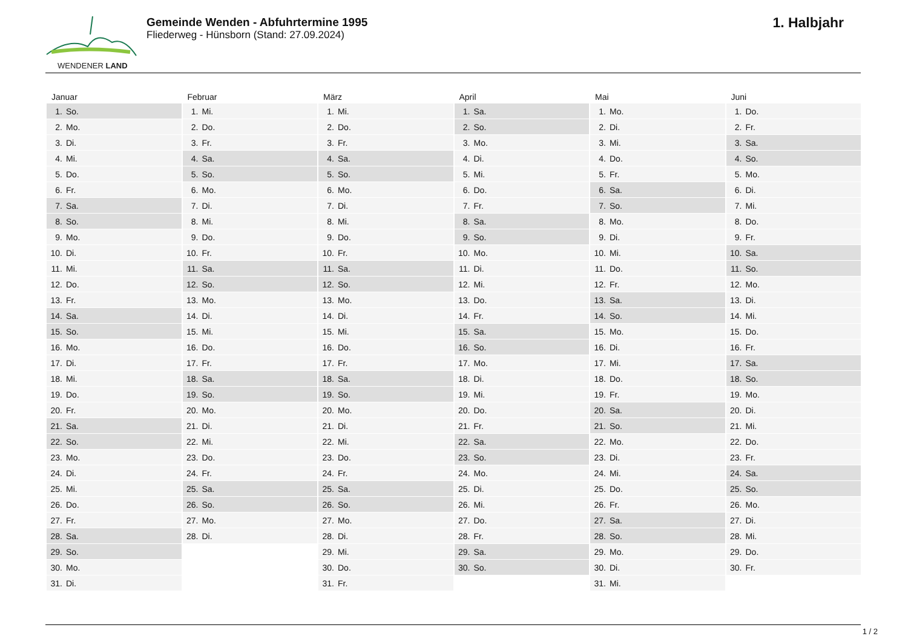WENDENER LAND
Gemeinde Wenden - Abfuhrtermine 1995
Fliederweg - Hünsborn (Stand: 27.09.2024)
1. Halbjahr
| Januar | Februar | März | April | Mai | Juni |
| --- | --- | --- | --- | --- | --- |
| 1. So. | 1. Mi. | 1. Mi. | 1. Sa. | 1. Mo. | 1. Do. |
| 2. Mo. | 2. Do. | 2. Do. | 2. So. | 2. Di. | 2. Fr. |
| 3. Di. | 3. Fr. | 3. Fr. | 3. Mo. | 3. Mi. | 3. Sa. |
| 4. Mi. | 4. Sa. | 4. Sa. | 4. Di. | 4. Do. | 4. So. |
| 5. Do. | 5. So. | 5. So. | 5. Mi. | 5. Fr. | 5. Mo. |
| 6. Fr. | 6. Mo. | 6. Mo. | 6. Do. | 6. Sa. | 6. Di. |
| 7. Sa. | 7. Di. | 7. Di. | 7. Fr. | 7. So. | 7. Mi. |
| 8. So. | 8. Mi. | 8. Mi. | 8. Sa. | 8. Mo. | 8. Do. |
| 9. Mo. | 9. Do. | 9. Do. | 9. So. | 9. Di. | 9. Fr. |
| 10. Di. | 10. Fr. | 10. Fr. | 10. Mo. | 10. Mi. | 10. Sa. |
| 11. Mi. | 11. Sa. | 11. Sa. | 11. Di. | 11. Do. | 11. So. |
| 12. Do. | 12. So. | 12. So. | 12. Mi. | 12. Fr. | 12. Mo. |
| 13. Fr. | 13. Mo. | 13. Mo. | 13. Do. | 13. Sa. | 13. Di. |
| 14. Sa. | 14. Di. | 14. Di. | 14. Fr. | 14. So. | 14. Mi. |
| 15. So. | 15. Mi. | 15. Mi. | 15. Sa. | 15. Mo. | 15. Do. |
| 16. Mo. | 16. Do. | 16. Do. | 16. So. | 16. Di. | 16. Fr. |
| 17. Di. | 17. Fr. | 17. Fr. | 17. Mo. | 17. Mi. | 17. Sa. |
| 18. Mi. | 18. Sa. | 18. Sa. | 18. Di. | 18. Do. | 18. So. |
| 19. Do. | 19. So. | 19. So. | 19. Mi. | 19. Fr. | 19. Mo. |
| 20. Fr. | 20. Mo. | 20. Mo. | 20. Do. | 20. Sa. | 20. Di. |
| 21. Sa. | 21. Di. | 21. Di. | 21. Fr. | 21. So. | 21. Mi. |
| 22. So. | 22. Mi. | 22. Mi. | 22. Sa. | 22. Mo. | 22. Do. |
| 23. Mo. | 23. Do. | 23. Do. | 23. So. | 23. Di. | 23. Fr. |
| 24. Di. | 24. Fr. | 24. Fr. | 24. Mo. | 24. Mi. | 24. Sa. |
| 25. Mi. | 25. Sa. | 25. Sa. | 25. Di. | 25. Do. | 25. So. |
| 26. Do. | 26. So. | 26. So. | 26. Mi. | 26. Fr. | 26. Mo. |
| 27. Fr. | 27. Mo. | 27. Mo. | 27. Do. | 27. Sa. | 27. Di. |
| 28. Sa. | 28. Di. | 28. Di. | 28. Fr. | 28. So. | 28. Mi. |
| 29. So. | | 29. Mi. | 29. Sa. | 29. Mo. | 29. Do. |
| 30. Mo. | | 30. Do. | 30. So. | 30. Di. | 30. Fr. |
| 31. Di. | | 31. Fr. | | 31. Mi. | |
1 / 2